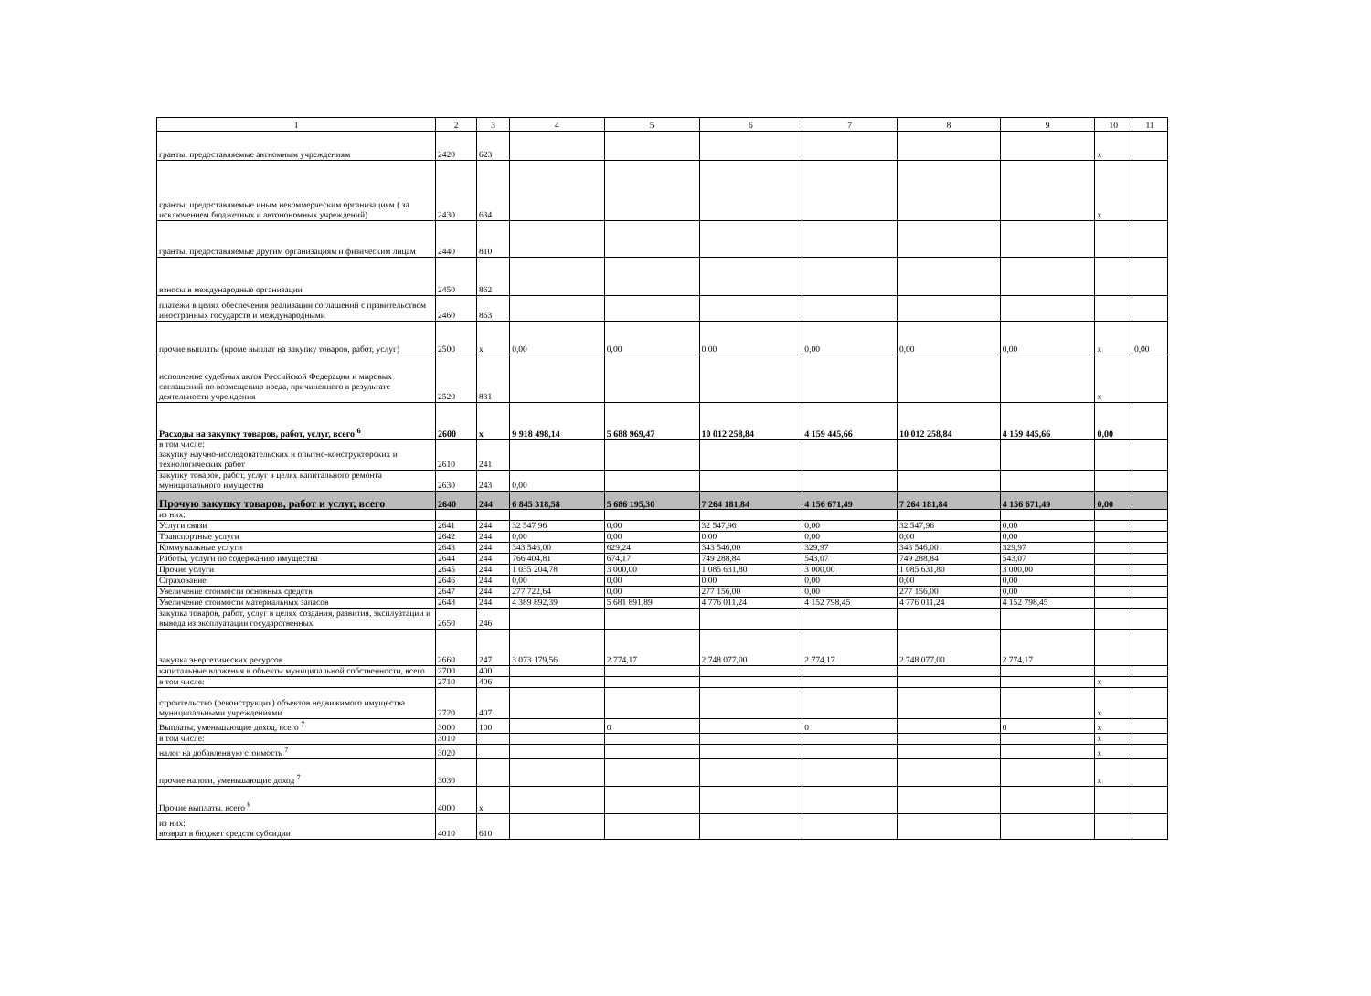| 1 | 2 | 3 | 4 | 5 | 6 | 7 | 8 | 9 | 10 | 11 |
| --- | --- | --- | --- | --- | --- | --- | --- | --- | --- | --- |
| гранты, предоставляемые автномным учреждениям | 2420 | 623 | | | | | | | x | |
| гранты, предоставляемые иным некоммерческим организациям ( за исключением бюджетных и автонономных учреждений) | 2430 | 634 | | | | | | | x | |
| гранты, предоставляемые другим организациям и физическим лицам | 2440 | 810 | | | | | | | | |
| взносы в международные организации | 2450 | 862 | | | | | | | | |
| платежи в целях обеспечения реализации соглашений с правительством иностранных государств и международными | 2460 | 863 | | | | | | | | |
| прочие выплаты (кроме выплат на закупку товаров, работ, услуг) | 2500 | x | 0,00 | 0,00 | 0,00 | 0,00 | 0,00 | 0,00 | x | 0,00 |
| исполнение судебных актов Российской Федерации и мировых соглашений по возмещению вреда, причиненного в результате деятельности учреждения | 2520 | 831 | | | | | | | x | |
| Расходы на закупку товаров, работ, услуг, всего <sup>6</sup> | 2600 | x | 9 918 498,14 | 5 688 969,47 | 10 012 258,84 | 4 159 445,66 | 10 012 258,84 | 4 159 445,66 | 0,00 | |
| в том числе: закупку научно-исследовательских и опытно-конструкторских и технологических работ | 2610 | 241 | | | | | | | | |
| закупку товаров, работ, услуг в целях капитального ремонта муниципального имущества | 2630 | 243 | 0,00 | | | | | | | |
| Прочую закупку товаров, работ и услуг, всего | 2640 | 244 | 6 845 318,58 | 5 686 195,30 | 7 264 181,84 | 4 156 671,49 | 7 264 181,84 | 4 156 671,49 | 0,00 | |
| из них: | | | | | | | | | | |
| Услуги связи | 2641 | 244 | 32 547,96 | 0,00 | 32 547,96 | 0,00 | 32 547,96 | 0,00 | | |
| Транспортные услуги | 2642 | 244 | 0,00 | 0,00 | 0,00 | 0,00 | 0,00 | 0,00 | | |
| Коммунальные услуги | 2643 | 244 | 343 546,00 | 629,24 | 343 546,00 | 329,97 | 343 546,00 | 329,97 | | |
| Работы, услуги по содержанию имущества | 2644 | 244 | 766 404,81 | 674,17 | 749 288,84 | 543,07 | 749 288,84 | 543,07 | | |
| Прочие услуги | 2645 | 244 | 1 035 204,78 | 3 000,00 | 1 085 631,80 | 3 000,00 | 1 085 631,80 | 3 000,00 | | |
| Страхование | 2646 | 244 | 0,00 | 0,00 | 0,00 | 0,00 | 0,00 | 0,00 | | |
| Увеличение стоимости основных средств | 2647 | 244 | 277 722,64 | 0,00 | 277 156,00 | 0,00 | 277 156,00 | 0,00 | | |
| Увеличение стоимости материальных запасов | 2648 | 244 | 4 389 892,39 | 5 681 891,89 | 4 776 011,24 | 4 152 798,45 | 4 776 011,24 | 4 152 798,45 | | |
| закупка товаров, работ, услуг в целях создания, развития, эксплуатации и вывода из эксплуатации государственных | 2650 | 246 | | | | | | | | |
| закупка энергетических ресурсов | 2660 | 247 | 3 073 179,56 | 2 774,17 | 2 748 077,00 | 2 774,17 | 2 748 077,00 | 2 774,17 | | |
| капитальные вложения в объекты муниципальной собственности, всего | 2700 | 400 | | | | | | | | |
| в том числе: | 2710 | 406 | | | | | | | x | |
| строительство (реконструкция) объектов недвижимого имущества муниципальными учреждениями | 2720 | 407 | | | | | | | x | |
| Выплаты, уменьшающие доход, всего <sup>7</sup> | 3000 | 100 | | 0 | | 0 | | 0 | x | |
| в том числе: | 3010 | | | | | | | | x | |
| налог на добавленную стоимость <sup>7</sup> | 3020 | | | | | | | | x | |
| прочие налоги, уменьшающие доход <sup>7</sup> | 3030 | | | | | | | | x | |
| Прочие выплаты, всего <sup>8</sup> | 4000 | x | | | | | | | | |
| из них: возврат в бюджет средств субсидии | 4010 | 610 | | | | | | | | |